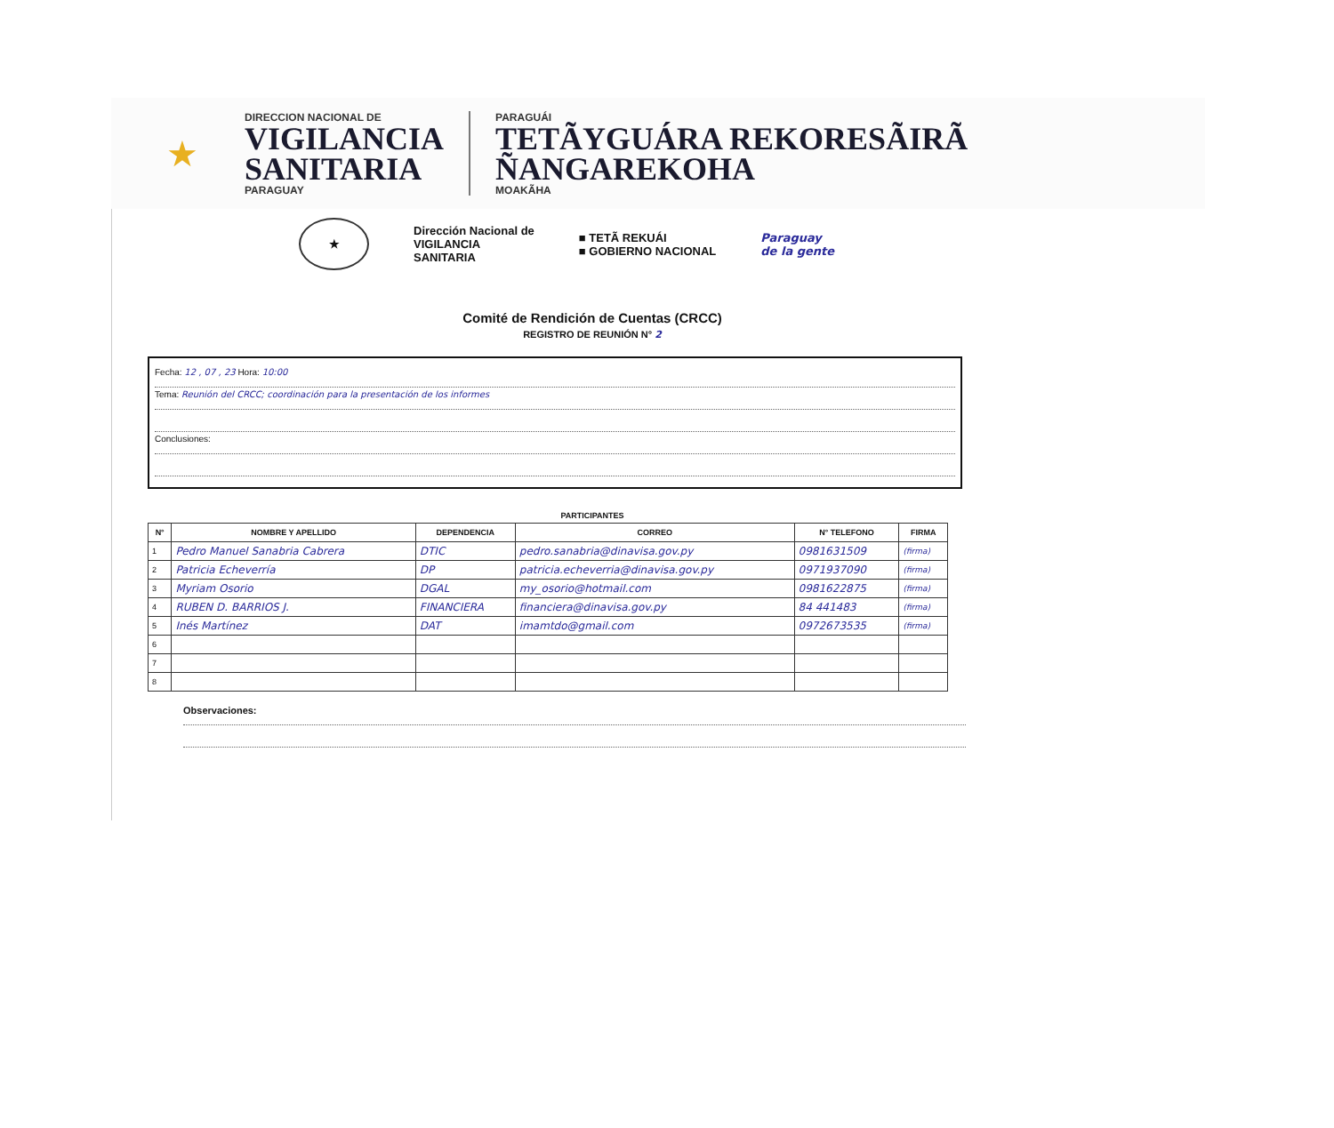★
DIRECCION NACIONAL DE
VIGILANCIA
SANITARIA
PARAGUAY
PARAGUÁI
TETÃYGUÁRA REKORESÃIRÃ
ÑANGAREKOHA
MOAKÃHA
★
Dirección Nacional de
VIGILANCIA
SANITARIA
■ TETÃ REKUÁI
■ GOBIERNO NACIONAL
Paraguay
de la gente
Comité de Rendición de Cuentas (CRCC)
REGISTRO DE REUNIÓN N° 2
Fecha: 12 , 07 , 23 Hora: 10:00
Tema: Reunión del CRCC; coordinación para la presentación de los informes
Conclusiones:
PARTICIPANTES
| N° | NOMBRE Y APELLIDO | DEPENDENCIA | CORREO | N° TELEFONO | FIRMA |
| --- | --- | --- | --- | --- | --- |
| 1 | Pedro Manuel Sanabria Cabrera | DTIC | pedro.sanabria@dinavisa.gov.py | 0981631509 | (firma) |
| 2 | Patricia Echeverría | DP | patricia.echeverria@dinavisa.gov.py | 0971937090 | (firma) |
| 3 | Myriam Osorio | DGAL | my_osorio@hotmail.com | 0981622875 | (firma) |
| 4 | RUBEN D. BARRIOS J. | FINANCIERA | financiera@dinavisa.gov.py | 84 441483 | (firma) |
| 5 | Inés Martínez | DAT | imamtdo@gmail.com | 0972673535 | (firma) |
| 6 | | | | | |
| 7 | | | | | |
| 8 | | | | | |
Observaciones: